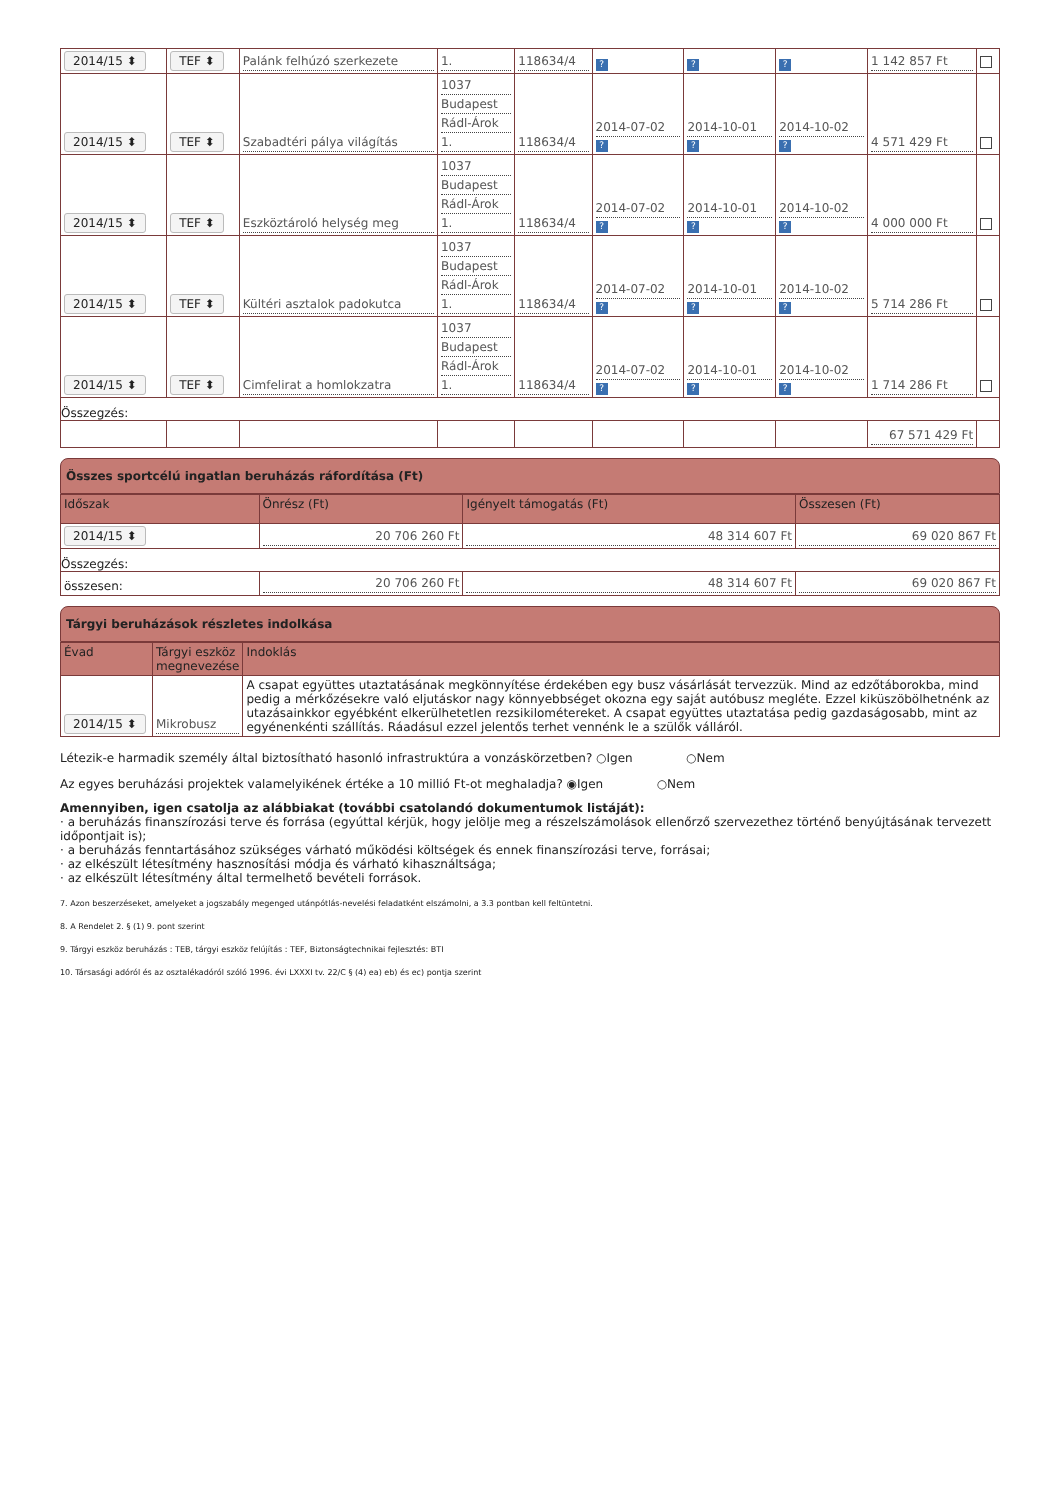| 2014/15 ⬍ | TEF ⬍ | Palánk felhúzó szerkezete | 1. | 118634/4 | ? | ? | ? | 1 142 857 Ft | |
| 2014/15 ⬍ | TEF ⬍ | Szabadtéri pálya világítás | 1037 Budapest Rádl-Árok 1. | 118634/4 | 2014-07-02 ? | 2014-10-01 ? | 2014-10-02 ? | 4 571 429 Ft | |
| 2014/15 ⬍ | TEF ⬍ | Eszköztároló helység meg | 1037 Budapest Rádl-Árok 1. | 118634/4 | 2014-07-02 ? | 2014-10-01 ? | 2014-10-02 ? | 4 000 000 Ft | |
| 2014/15 ⬍ | TEF ⬍ | Kültéri asztalok padokutca | 1037 Budapest Rádl-Árok 1. | 118634/4 | 2014-07-02 ? | 2014-10-01 ? | 2014-10-02 ? | 5 714 286 Ft | |
| 2014/15 ⬍ | TEF ⬍ | Cimfelirat a homlokzatra | 1037 Budapest Rádl-Árok 1. | 118634/4 | 2014-07-02 ? | 2014-10-01 ? | 2014-10-02 ? | 1 714 286 Ft | |
| Összegzés: | | | | | | | | | |
| | | | | | | | | 67 571 429 Ft | |
Összes sportcélú ingatlan beruházás ráfordítása (Ft)
| Időszak | Önrész (Ft) | Igényelt támogatás (Ft) | Összesen (Ft) |
| --- | --- | --- | --- |
| 2014/15 ⬍ | 20 706 260 Ft | 48 314 607 Ft | 69 020 867 Ft |
| Összegzés: | | | |
| összesen: | 20 706 260 Ft | 48 314 607 Ft | 69 020 867 Ft |
Tárgyi beruházások részletes indolkása
| Évad | Tárgyi eszköz megnevezése | Indoklás |
| --- | --- | --- |
| 2014/15 ⬍ | Mikrobusz | A csapat együttes utaztatásának megkönnyítése érdekében egy busz vásárlását tervezzük. Mind az edzőtáborokba, mind pedig a mérkőzésekre való eljutáskor nagy könnyebbséget okozna egy saját autóbusz megléte. Ezzel kiküszöbölhetnénk az utazásainkkor egyébként elkerülhetetlen rezsikilométereket. A csapat együttes utaztatása pedig gazdaságosabb, mint az egyénenkénti szállítás. Ráadásul ezzel jelentős terhet vennénk le a szülők válláról. |
Létezik-e harmadik személy által biztosítható hasonló infrastruktúra a vonzáskörzetben? ○Igen ○Nem
Az egyes beruházási projektek valamelyikének értéke a 10 millió Ft-ot meghaladja? ◉Igen ○Nem
Amennyiben, igen csatolja az alábbiakat (további csatolandó dokumentumok listáját):
· a beruházás finanszírozási terve és forrása (egyúttal kérjük, hogy jelölje meg a részelszámolások ellenőrző szervezethez történő benyújtásának tervezett időpontjait is);
· a beruházás fenntartásához szükséges várható működési költségek és ennek finanszírozási terve, forrásai;
· az elkészült létesítmény hasznosítási módja és várható kihasználtsága;
· az elkészült létesítmény által termelhető bevételi források.
7. Azon beszerzéseket, amelyeket a jogszabály megenged utánpótlás-nevelési feladatként elszámolni, a 3.3 pontban kell feltüntetni.
8. A Rendelet 2. § (1) 9. pont szerint
9. Tárgyi eszköz beruházás : TEB, tárgyi eszköz felújítás : TEF, Biztonságtechnikai fejlesztés: BTI
10. Társasági adóról és az osztalékadóról szóló 1996. évi LXXXI tv. 22/C § (4) ea) eb) és ec) pontja szerint